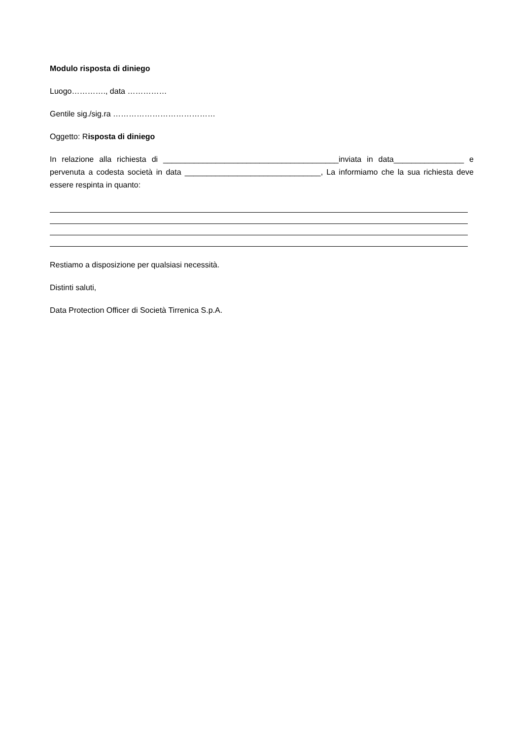Modulo risposta di diniego
Luogo…………., data ……………
Gentile sig./sig.ra …………………………………
Oggetto: Risposta di diniego
In relazione alla richiesta di ________________________________________inviata in data________________ e pervenuta a codesta società in data _______________________________, La informiamo che la sua richiesta deve essere respinta in quanto:
Restiamo a disposizione per qualsiasi necessità.
Distinti saluti,
Data Protection Officer di Società Tirrenica S.p.A.